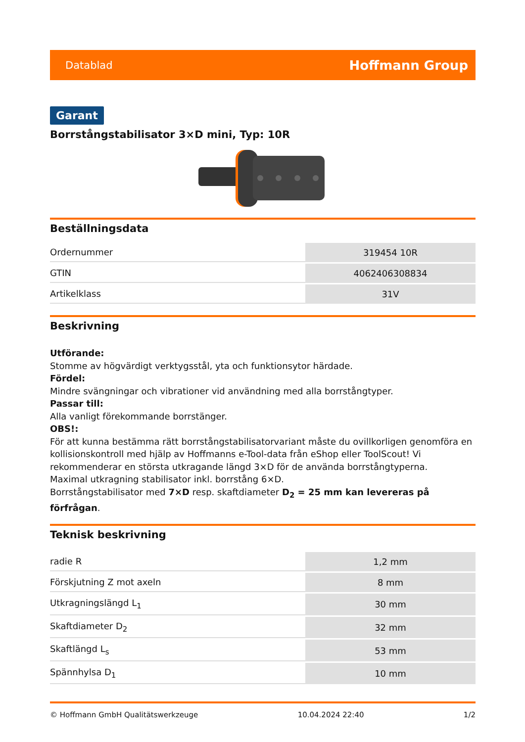Datablad Hoffmann Group
Garant
Borrstångstabilisator 3×D mini, Typ: 10R
Beställningsdata
| Ordernummer | 319454 10R |
| GTIN | 4062406308834 |
| Artikelklass | 31V |
Beskrivning
Utförande:
Stomme av högvärdigt verktygsstål, yta och funktionsytor härdade.
Fördel:
Mindre svängningar och vibrationer vid användning med alla borrstångtyper.
Passar till:
Alla vanligt förekommande borrstänger.
OBS!:
För att kunna bestämma rätt borrstångstabilisatorvariant måste du ovillkorligen genomföra en kollisionskontroll med hjälp av Hoffmanns e-Tool-data från eShop eller ToolScout! Vi rekommenderar en största utkragande längd 3×D för de använda borrstångtyperna.
Maximal utkragning stabilisator inkl. borrstång 6×D.
Borrstångstabilisator med 7×D resp. skaftdiameter D<sub>2</sub> = 25 mm kan levereras på förfrågan.
Teknisk beskrivning
| radie R | 1,2 mm |
| Förskjutning Z mot axeln | 8 mm |
| Utkragningslängd L<sub>1</sub> | 30 mm |
| Skaftdiameter D<sub>2</sub> | 32 mm |
| Skaftlängd L<sub>s</sub> | 53 mm |
| Spännhylsa D<sub>1</sub> | 10 mm |
© Hoffmann GmbH Qualitätswerkzeuge 10.04.2024 22:40 1/2